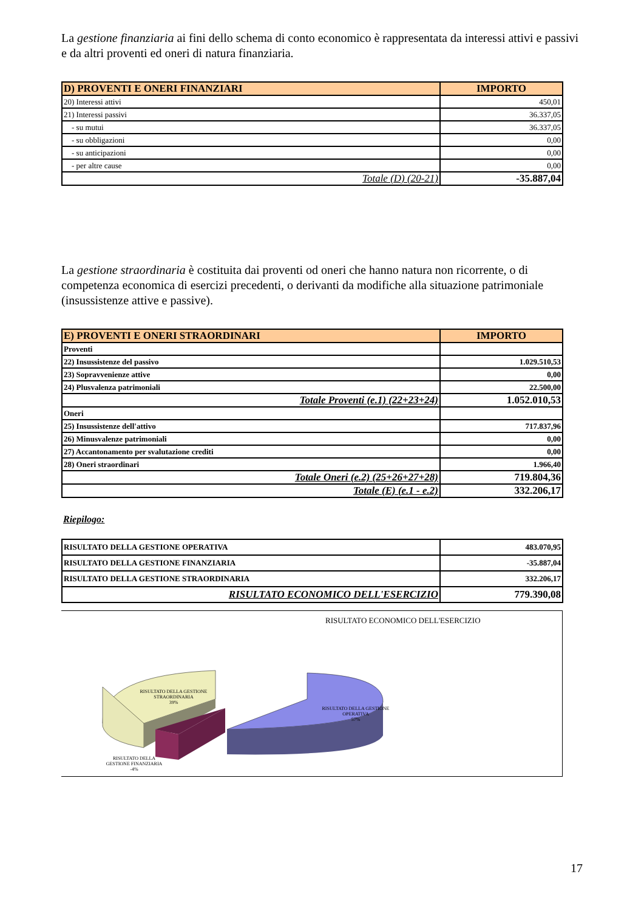La gestione finanziaria ai fini dello schema di conto economico è rappresentata da interessi attivi e passivi e da altri proventi ed oneri di natura finanziaria.
| D) PROVENTI E ONERI FINANZIARI | IMPORTO |
| --- | --- |
| 20) Interessi attivi | 450,01 |
| 21) Interessi passivi | 36.337,05 |
| - su mutui | 36.337,05 |
| - su obbligazioni | 0,00 |
| - su anticipazioni | 0,00 |
| - per altre cause | 0,00 |
| Totale (D) (20-21) | -35.887,04 |
La gestione straordinaria è costituita dai proventi od oneri che hanno natura non ricorrente, o di competenza economica di esercizi precedenti, o derivanti da modifiche alla situazione patrimoniale (insussistenze attive e passive).
| E) PROVENTI E ONERI STRAORDINARI | IMPORTO |
| --- | --- |
| Proventi | |
| 22) Insussistenze del passivo | 1.029.510,53 |
| 23) Sopravvenienze attive | 0,00 |
| 24) Plusvalenza patrimoniali | 22.500,00 |
| Totale Proventi (e.1) (22+23+24) | 1.052.010,53 |
| Oneri | |
| 25) Insussistenze dell'attivo | 717.837,96 |
| 26) Minusvalenze patrimoniali | 0,00 |
| 27) Accantonamento per svalutazione crediti | 0,00 |
| 28) Oneri straordinari | 1.966,40 |
| Totale Oneri (e.2) (25+26+27+28) | 719.804,36 |
| Totale (E) (e.1 - e.2) | 332.206,17 |
Riepilogo:
| RISULTATO DELLA GESTIONE OPERATIVA | 483.070,95 |
| RISULTATO DELLA GESTIONE FINANZIARIA | -35.887,04 |
| RISULTATO DELLA GESTIONE STRAORDINARIA | 332.206,17 |
| RISULTATO ECONOMICO DELL'ESERCIZIO | 779.390,08 |
RISULTATO ECONOMICO DELL'ESERCIZIO
RISULTATO DELLA GESTIONE
STRAORDINARIA
39%
RISULTATO DELLA GESTIONE
OPERATIVA
57%
RISULTATO DELLA
GESTIONE FINANZIARIA
-4%
17